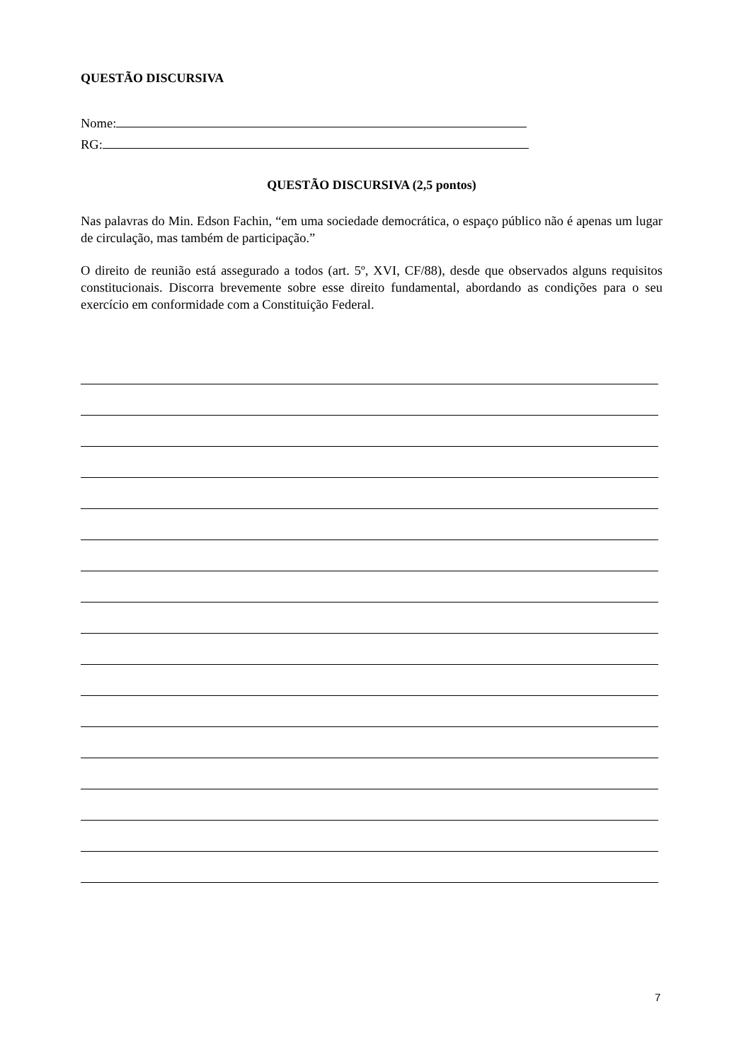QUESTÃO DISCURSIVA
Nome:
RG:
QUESTÃO DISCURSIVA (2,5 pontos)
Nas palavras do Min. Edson Fachin, “em uma sociedade democrática, o espaço público não é apenas um lugar de circulação, mas também de participação.”
O direito de reunião está assegurado a todos (art. 5º, XVI, CF/88), desde que observados alguns requisitos constitucionais. Discorra brevemente sobre esse direito fundamental, abordando as condições para o seu exercício em conformidade com a Constituição Federal.
7